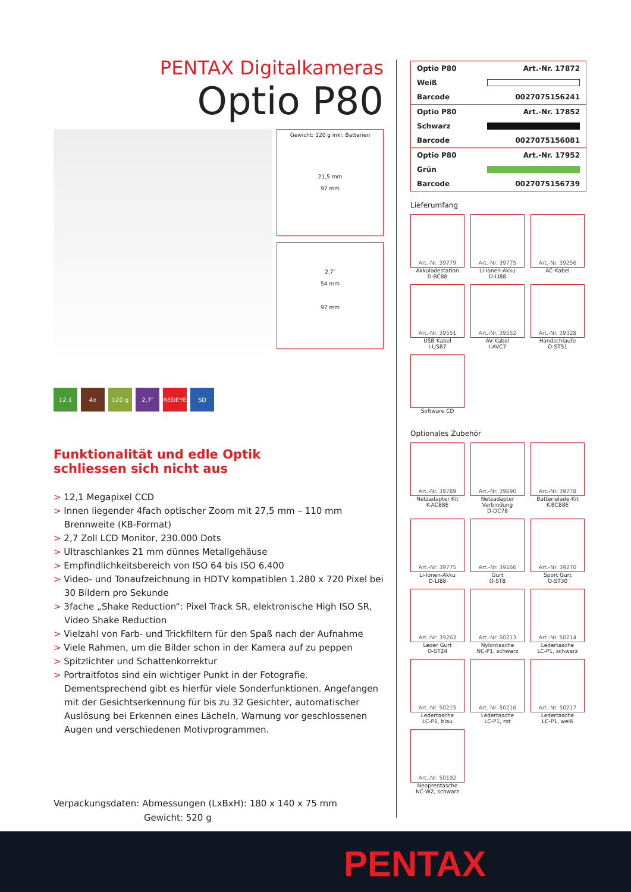PENTAX Digitalkameras
Optio P80
Gewicht: 120 g inkl. Batterien
21,5 mm
97 mm
2,7″
54 mm
97 mm
12.1 4x 120 g 2,7″ REDEYE SD
Funktionalität und edle Optik
schliessen sich nicht aus
> 12,1 Megapixel CCD
> Innen liegender 4fach optischer Zoom mit 27,5 mm – 110 mm Brennweite (KB-Format)
> 2,7 Zoll LCD Monitor, 230.000 Dots
> Ultraschlankes 21 mm dünnes Metallgehäuse
> Empfindlichkeitsbereich von ISO 64 bis ISO 6.400
> Video- und Tonaufzeichnung in HDTV kompatiblen 1.280 x 720 Pixel bei 30 Bildern pro Sekunde
> 3fache „Shake Reduction“: Pixel Track SR, elektronische High ISO SR, Video Shake Reduction
> Vielzahl von Farb- und Trickfiltern für den Spaß nach der Aufnahme
> Viele Rahmen, um die Bilder schon in der Kamera auf zu peppen
> Spitzlichter und Schattenkorrektur
> Portraitfotos sind ein wichtiger Punkt in der Fotografie. Dementsprechend gibt es hierfür viele Sonderfunktionen. Angefangen mit der Gesichtserkennung für bis zu 32 Gesichter, automatischer Auslösung bei Erkennen eines Lächeln, Warnung vor geschlossenen Augen und verschiedenen Motivprogrammen.
Verpackungsdaten: Abmessungen (LxBxH): 180 x 140 x 75 mm
Gewicht: 520 g
| Optio P80 | Art.-Nr. 17872 |
| Weiß | |
| Barcode | 0027075156241 |
| Optio P80 | Art.-Nr. 17852 |
| Schwarz | |
| Barcode | 0027075156081 |
| Optio P80 | Art.-Nr. 17952 |
| Grün | |
| Barcode | 0027075156739 |
Lieferumfang
Art.-Nr. 39779
Akkuladestation
D-BC88
Art.-Nr. 39775
Li-Ionen-Akku
D-LI88
Art.-Nr. 39256
AC-Kabel
Art.-Nr. 39551
USB Kabel
I-USB7
Art.-Nr. 39552
AV-Kabel
I-AVC7
Art.-Nr. 39328
Handschlaufe
O-ST51
Software CD
Optionales Zubehör
Art.-Nr. 39789
Netzadapter Kit
K-AC88E
Art.-Nr. 39690
Netzadapter
Verbindung
D-DC78
Art.-Nr. 39778
Batterielade-Kit
K-BC88E
Art.-Nr. 39775
Li-Ionen-Akku
D-LI88
Art.-Nr. 39166
Gurt
O-ST8
Art.-Nr. 39270
Sport Gurt
O-ST30
Art.-Nr. 39263
Leder Gurt
O-ST24
Art.-Nr. 50213
Nylontasche
NC-P1, schwarz
Art.-Nr. 50214
Ledertasche
LC-P1, schwarz
Art.-Nr. 50215
Ledertasche
LC-P1, blau
Art.-Nr. 50216
Ledertasche
LC-P1, rot
Art.-Nr. 50217
Ledertasche
LC-P1, weiß
Art.-Nr. 50192
Neoprentasche
NC-W2, schwarz
PENTAX